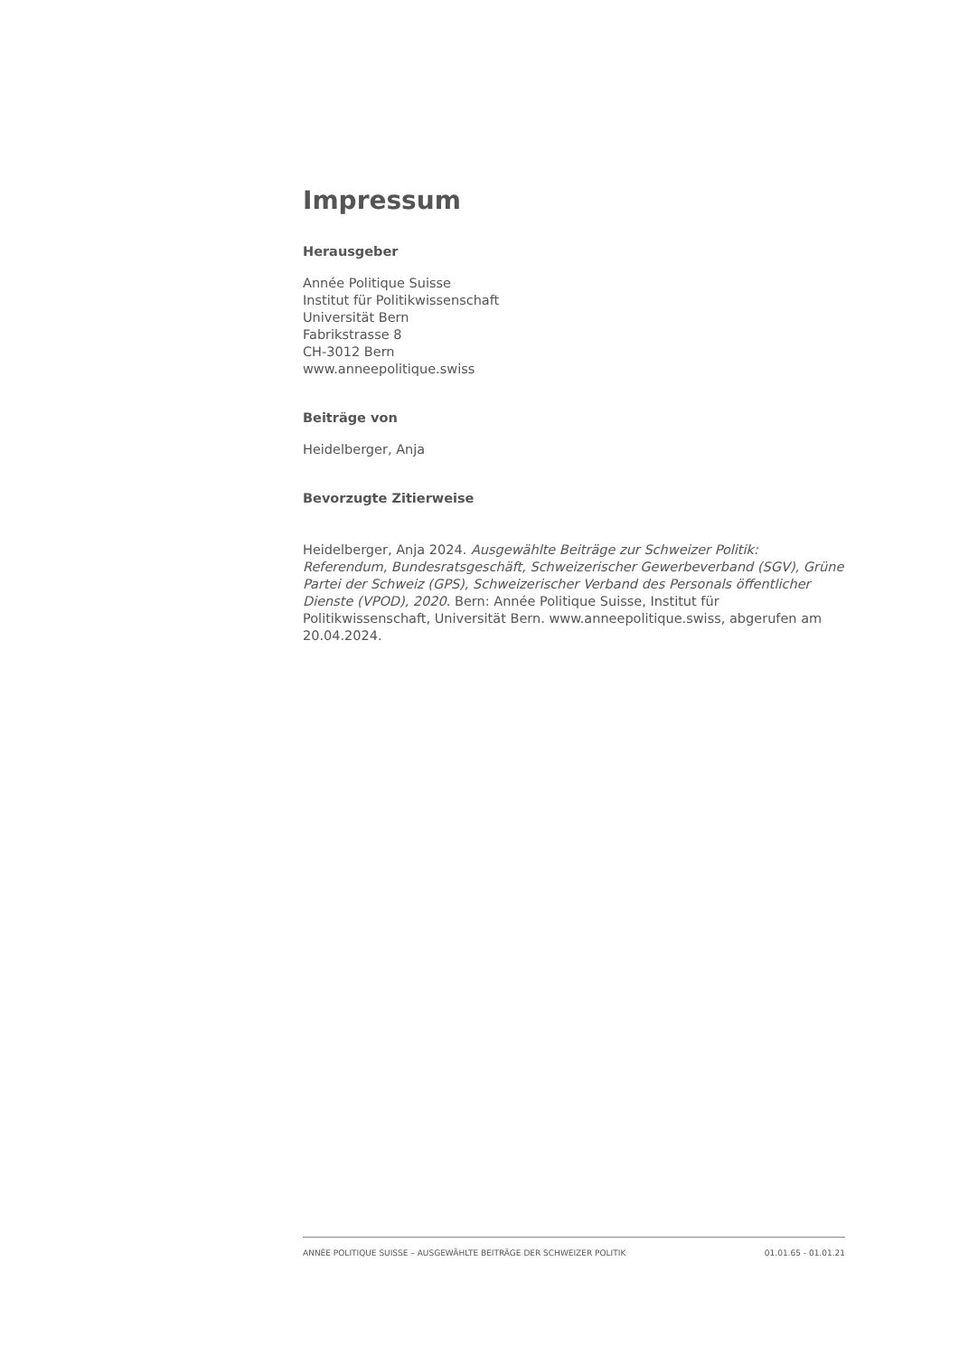Impressum
Herausgeber
Année Politique Suisse
Institut für Politikwissenschaft
Universität Bern
Fabrikstrasse 8
CH-3012 Bern
www.anneepolitique.swiss
Beiträge von
Heidelberger, Anja
Bevorzugte Zitierweise
Heidelberger, Anja 2024. Ausgewählte Beiträge zur Schweizer Politik: Referendum, Bundesratsgeschäft, Schweizerischer Gewerbeverband (SGV), Grüne Partei der Schweiz (GPS), Schweizerischer Verband des Personals öffentlicher Dienste (VPOD), 2020. Bern: Année Politique Suisse, Institut für Politikwissenschaft, Universität Bern. www.anneepolitique.swiss, abgerufen am 20.04.2024.
ANNÉE POLITIQUE SUISSE – AUSGEWÄHLTE BEITRÄGE DER SCHWEIZER POLITIK 01.01.65 - 01.01.21